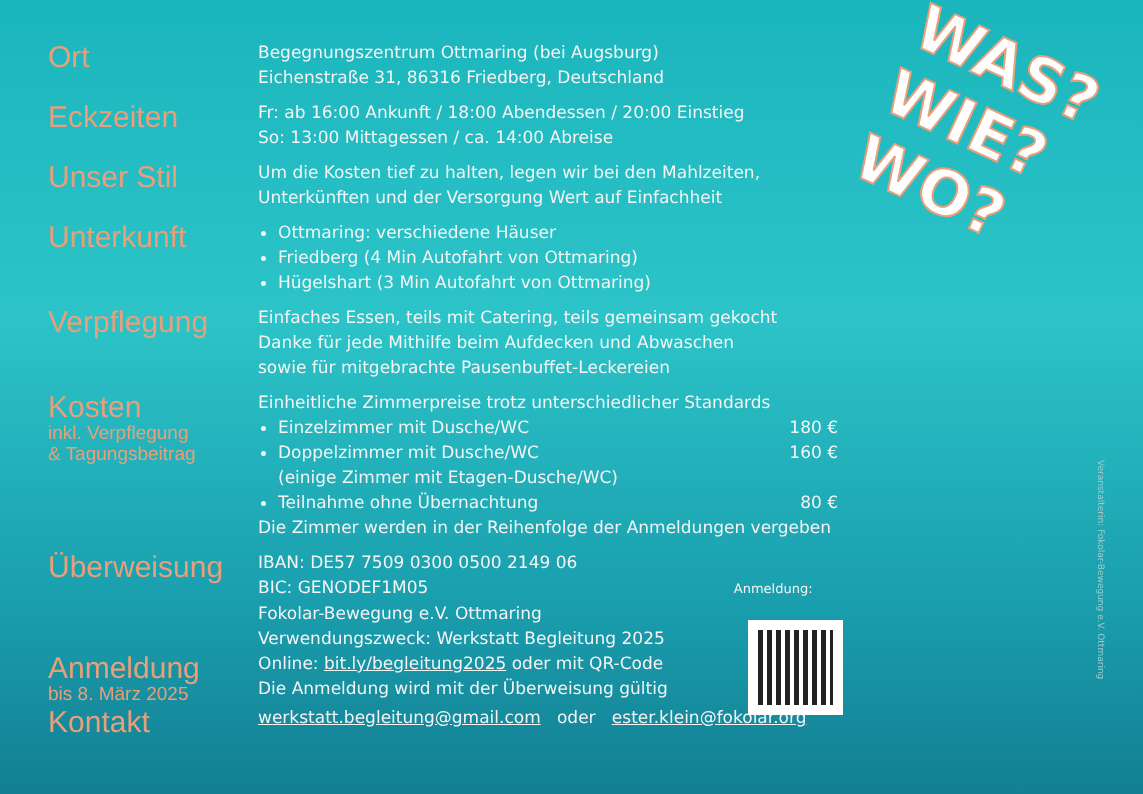WAS?
WIE?
WO?
Ort
Begegnungszentrum Ottmaring (bei Augsburg)
Eichenstraße 31, 86316 Friedberg, Deutschland
Eckzeiten
Fr: ab 16:00 Ankunft / 18:00 Abendessen / 20:00 Einstieg
So: 13:00 Mittagessen / ca. 14:00 Abreise
Unser Stil
Um die Kosten tief zu halten, legen wir bei den Mahlzeiten,
Unterkünften und der Versorgung Wert auf Einfachheit
Unterkunft
Ottmaring: verschiedene Häuser
Friedberg (4 Min Autofahrt von Ottmaring)
Hügelshart (3 Min Autofahrt von Ottmaring)
Verpflegung
Einfaches Essen, teils mit Catering, teils gemeinsam gekocht
Danke für jede Mithilfe beim Aufdecken und Abwaschen
sowie für mitgebrachte Pausenbuffet-Leckereien
Kosten
inkl. Verpflegung
& Tagungsbeitrag
Einheitliche Zimmerpreise trotz unterschiedlicher Standards
Einzelzimmer mit Dusche/WC 180 €
Doppelzimmer mit Dusche/WC 160 €
(einige Zimmer mit Etagen-Dusche/WC)
Teilnahme ohne Übernachtung 80 €
Die Zimmer werden in der Reihenfolge der Anmeldungen vergeben
Überweisung
IBAN: DE57 7509 0300 0500 2149 06
BIC: GENODEF1M05 Anmeldung:
Fokolar-Bewegung e.V. Ottmaring
Verwendungszweck: Werkstatt Begleitung 2025
Anmeldung
bis 8. März 2025
Online: bit.ly/begleitung2025 oder mit QR-Code
Die Anmeldung wird mit der Überweisung gültig
Kontakt
werkstatt.begleitung@gmail.com oder ester.klein@fokolar.org
Veranstalterin: Fokolar-Bewegung e.V. Ottmaring